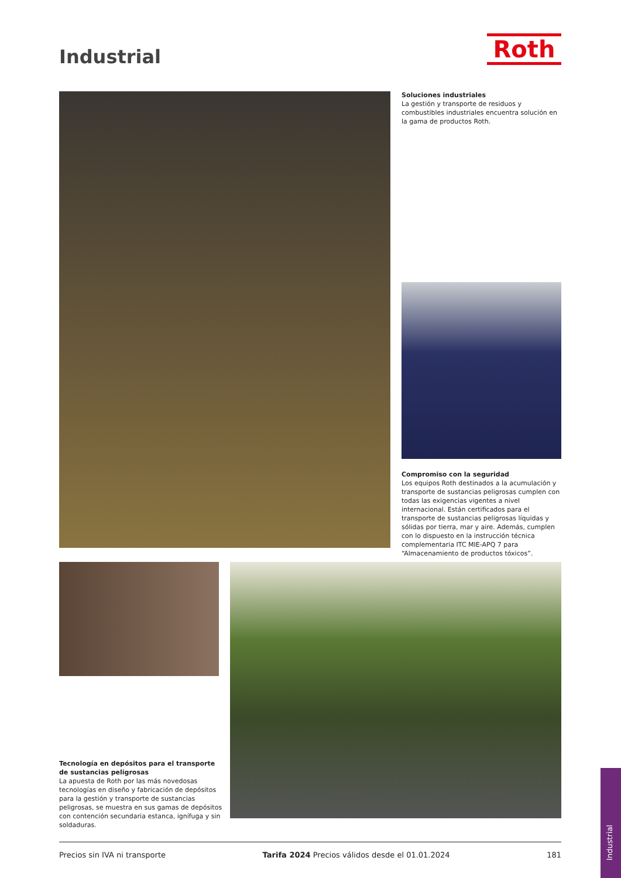Industrial Roth
Soluciones industriales
La gestión y transporte de residuos y combustibles industriales encuentra solución en la gama de productos Roth.
Compromiso con la seguridad
Los equipos Roth destinados a la acumulación y transporte de sustancias peligrosas cumplen con todas las exigencias vigentes a nivel internacional. Están certificados para el transporte de sustancias peligrosas líquidas y sólidas por tierra, mar y aire. Además, cumplen con lo dispuesto en la instrucción técnica complementaria ITC MIE-APQ 7 para “Almacenamiento de productos tóxicos”.
Tecnología en depósitos para el transporte de sustancias peligrosas
La apuesta de Roth por las más novedosas tecnologías en diseño y fabricación de depósitos para la gestión y transporte de sustancias peligrosas, se muestra en sus gamas de depósitos con contención secundaria estanca, ignífuga y sin soldaduras.
Precios sin IVA ni transporte Tarifa 2024 Precios válidos desde el 01.01.2024 181
Industrial